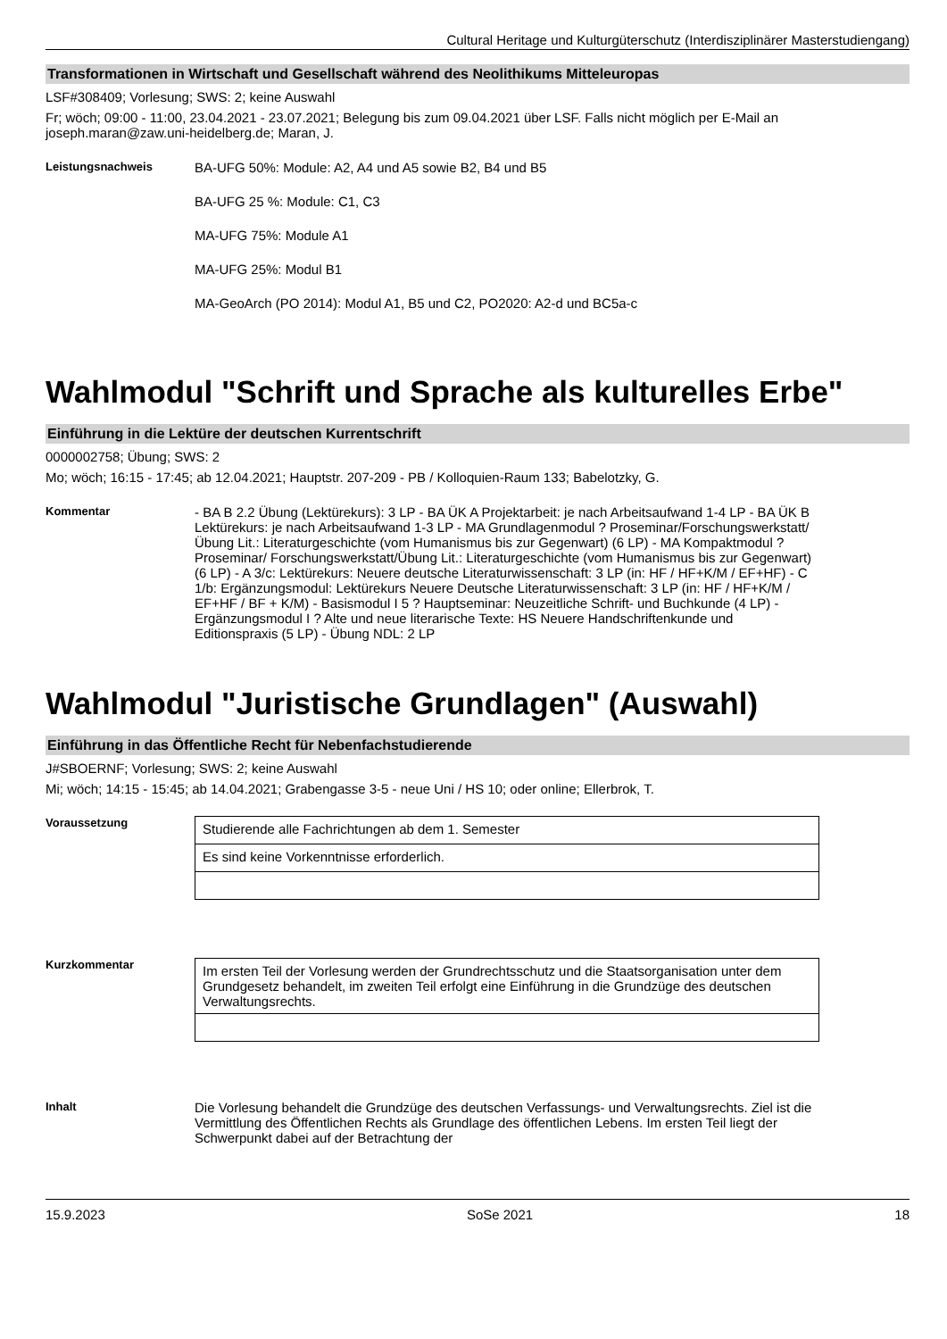Cultural Heritage und Kulturgüterschutz (Interdisziplinärer Masterstudiengang)
Transformationen in Wirtschaft und Gesellschaft während des Neolithikums Mitteleuropas
LSF#308409; Vorlesung; SWS: 2; keine Auswahl
Fr; wöch; 09:00 - 11:00, 23.04.2021 - 23.07.2021; Belegung bis zum 09.04.2021 über LSF. Falls nicht möglich per E-Mail an joseph.maran@zaw.uni-heidelberg.de; Maran, J.
Leistungsnachweis
BA-UFG 50%: Module: A2, A4 und A5 sowie B2, B4 und B5
BA-UFG 25 %: Module: C1, C3
MA-UFG 75%: Module A1
MA-UFG 25%: Modul B1
MA-GeoArch (PO 2014): Modul A1, B5 und C2, PO2020: A2-d und BC5a-c
Wahlmodul "Schrift und Sprache als kulturelles Erbe"
Einführung in die Lektüre der deutschen Kurrentschrift
0000002758; Übung; SWS: 2
Mo; wöch; 16:15 - 17:45; ab 12.04.2021; Hauptstr. 207-209 - PB / Kolloquien-Raum 133; Babelotzky, G.
Kommentar
- BA B 2.2 Übung (Lektürekurs): 3 LP - BA ÜK A Projektarbeit: je nach Arbeitsaufwand 1-4 LP - BA ÜK B Lektürekurs: je nach Arbeitsaufwand 1-3 LP - MA Grundlagenmodul ? Proseminar/Forschungswerkstatt/Übung Lit.: Literaturgeschichte (vom Humanismus bis zur Gegenwart) (6 LP) - MA Kompaktmodul ? Proseminar/ Forschungswerkstatt/Übung Lit.: Literaturgeschichte (vom Humanismus bis zur Gegenwart) (6 LP) - A 3/c: Lektürekurs: Neuere deutsche Literaturwissenschaft: 3 LP (in: HF / HF+K/M / EF+HF) - C 1/b: Ergänzungsmodul: Lektürekurs Neuere Deutsche Literaturwissenschaft: 3 LP (in: HF / HF+K/M / EF+HF / BF + K/M) - Basismodul I 5 ? Hauptseminar: Neuzeitliche Schrift- und Buchkunde (4 LP) - Ergänzungsmodul I ? Alte und neue literarische Texte: HS Neuere Handschriftenkunde und Editionspraxis (5 LP) - Übung NDL: 2 LP
Wahlmodul "Juristische Grundlagen" (Auswahl)
Einführung in das Öffentliche Recht für Nebenfachstudierende
J#SBOERNF; Vorlesung; SWS: 2; keine Auswahl
Mi; wöch; 14:15 - 15:45; ab 14.04.2021; Grabengasse 3-5 - neue Uni / HS 10; oder online; Ellerbrok, T.
Voraussetzung
| Studierende alle Fachrichtungen ab dem 1. Semester |
| Es sind keine Vorkenntnisse erforderlich. |
Kurzkommentar
| Im ersten Teil der Vorlesung werden der Grundrechtsschutz und die Staatsorganisation unter dem Grundgesetz behandelt, im zweiten Teil erfolgt eine Einführung in die Grundzüge des deutschen Verwaltungsrechts. |
Inhalt
Die Vorlesung behandelt die Grundzüge des deutschen Verfassungs- und Verwaltungsrechts. Ziel ist die Vermittlung des Öffentlichen Rechts als Grundlage des öffentlichen Lebens. Im ersten Teil liegt der Schwerpunkt dabei auf der Betrachtung der
15.9.2023 SoSe 2021 18